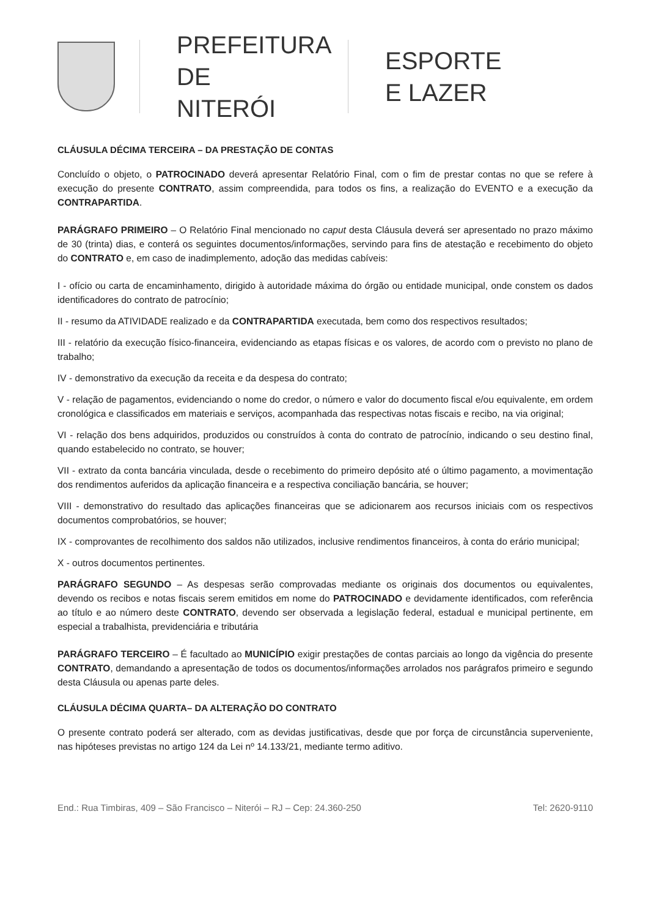PREFEITURA
DE NITERÓI
ESPORTE
E LAZER
CLÁUSULA DÉCIMA TERCEIRA – DA PRESTAÇÃO DE CONTAS
Concluído o objeto, o PATROCINADO deverá apresentar Relatório Final, com o fim de prestar contas no que se refere à execução do presente CONTRATO, assim compreendida, para todos os fins, a realização do EVENTO e a execução da CONTRAPARTIDA.
PARÁGRAFO PRIMEIRO – O Relatório Final mencionado no caput desta Cláusula deverá ser apresentado no prazo máximo de 30 (trinta) dias, e conterá os seguintes documentos/informações, servindo para fins de atestação e recebimento do objeto do CONTRATO e, em caso de inadimplemento, adoção das medidas cabíveis:
I - ofício ou carta de encaminhamento, dirigido à autoridade máxima do órgão ou entidade municipal, onde constem os dados identificadores do contrato de patrocínio;
II - resumo da ATIVIDADE realizado e da CONTRAPARTIDA executada, bem como dos respectivos resultados;
III - relatório da execução físico-financeira, evidenciando as etapas físicas e os valores, de acordo com o previsto no plano de trabalho;
IV - demonstrativo da execução da receita e da despesa do contrato;
V - relação de pagamentos, evidenciando o nome do credor, o número e valor do documento fiscal e/ou equivalente, em ordem cronológica e classificados em materiais e serviços, acompanhada das respectivas notas fiscais e recibo, na via original;
VI - relação dos bens adquiridos, produzidos ou construídos à conta do contrato de patrocínio, indicando o seu destino final, quando estabelecido no contrato, se houver;
VII - extrato da conta bancária vinculada, desde o recebimento do primeiro depósito até o último pagamento, a movimentação dos rendimentos auferidos da aplicação financeira e a respectiva conciliação bancária, se houver;
VIII - demonstrativo do resultado das aplicações financeiras que se adicionarem aos recursos iniciais com os respectivos documentos comprobatórios, se houver;
IX - comprovantes de recolhimento dos saldos não utilizados, inclusive rendimentos financeiros, à conta do erário municipal;
X - outros documentos pertinentes.
PARÁGRAFO SEGUNDO – As despesas serão comprovadas mediante os originais dos documentos ou equivalentes, devendo os recibos e notas fiscais serem emitidos em nome do PATROCINADO e devidamente identificados, com referência ao título e ao número deste CONTRATO, devendo ser observada a legislação federal, estadual e municipal pertinente, em especial a trabalhista, previdenciária e tributária
PARÁGRAFO TERCEIRO – É facultado ao MUNICÍPIO exigir prestações de contas parciais ao longo da vigência do presente CONTRATO, demandando a apresentação de todos os documentos/informações arrolados nos parágrafos primeiro e segundo desta Cláusula ou apenas parte deles.
CLÁUSULA DÉCIMA QUARTA– DA ALTERAÇÃO DO CONTRATO
O presente contrato poderá ser alterado, com as devidas justificativas, desde que por força de circunstância superveniente, nas hipóteses previstas no artigo 124 da Lei nº 14.133/21, mediante termo aditivo.
End.: Rua Timbiras, 409 – São Francisco – Niterói – RJ – Cep: 24.360-250 Tel: 2620-9110